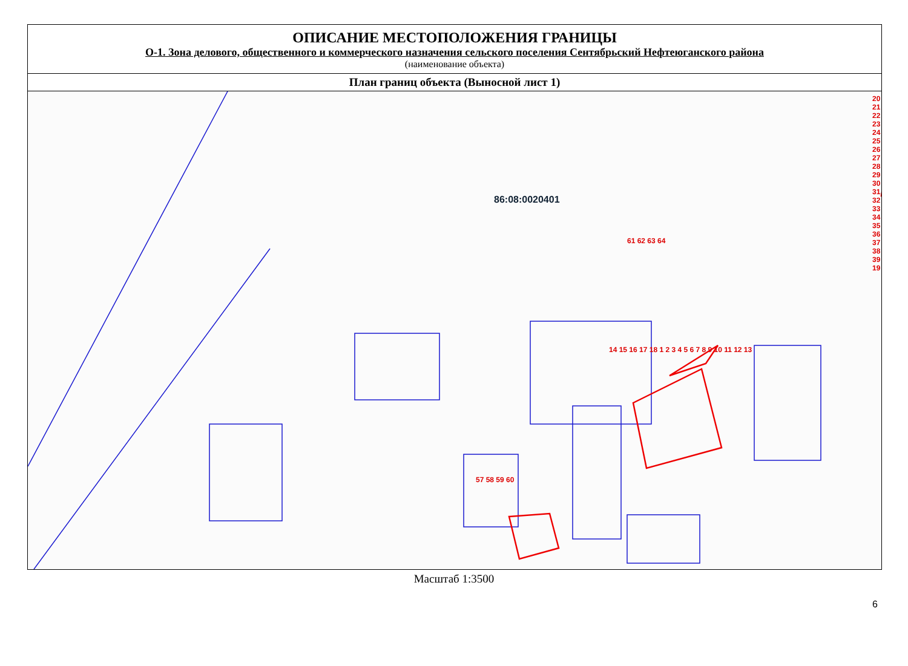ОПИСАНИЕ МЕСТОПОЛОЖЕНИЯ ГРАНИЦЫ
О-1. Зона делового, общественного и коммерческого назначения сельского поселения Сентябрьский Нефтеюганского района
(наименование объекта)
План границ объекта (Выносной лист 1)
86:08:0020401
20 21 22 23 24 25 26 27 28 29 30 31 32 33 34 35 36 37 38 39 19
61 62 63 64
14 15 16 17 18 1 2 3 4 5 6 7 8 9 10 11 12 13
57 58 59 60
Масштаб 1:3500
6